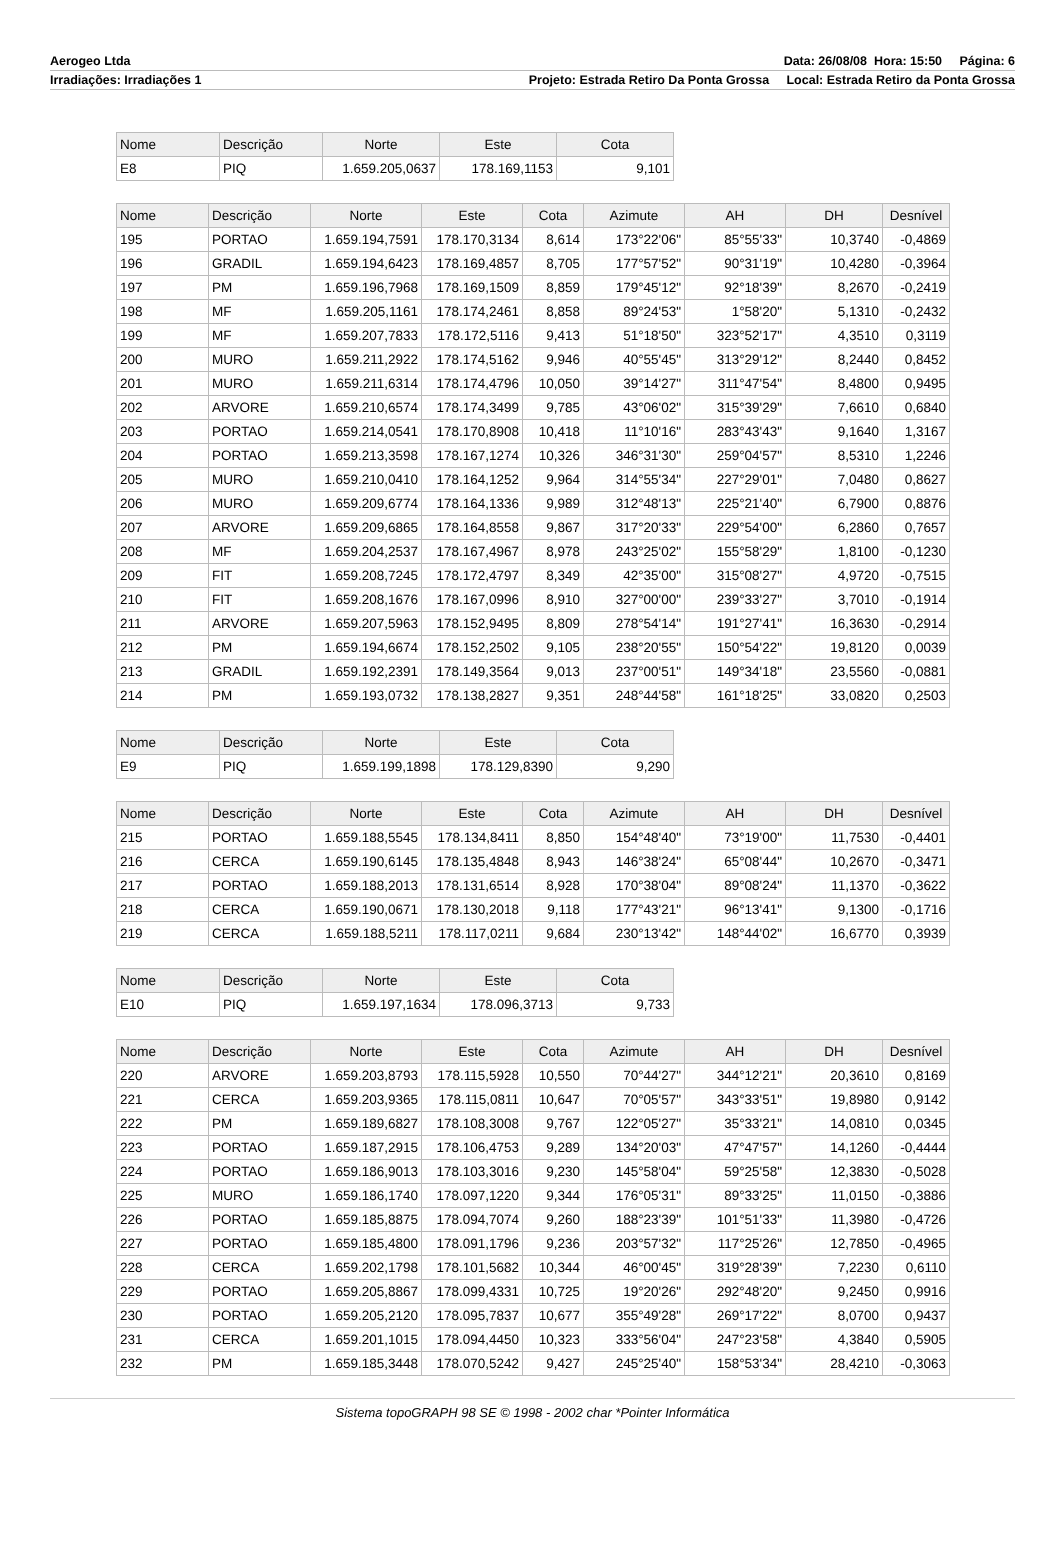Aerogeo Ltda Data: 26/08/08 Hora: 15:50 Página: 6
Irradiações: Irradiações 1 Projeto: Estrada Retiro Da Ponta Grossa Local: Estrada Retiro da Ponta Grossa
| Nome | Descrição | Norte | Este | Cota |
| --- | --- | --- | --- | --- |
| E8 | PIQ | 1.659.205,0637 | 178.169,1153 | 9,101 |
| Nome | Descrição | Norte | Este | Cota | Azimute | AH | DH | Desnível |
| --- | --- | --- | --- | --- | --- | --- | --- | --- |
| 195 | PORTAO | 1.659.194,7591 | 178.170,3134 | 8,614 | 173°22'06" | 85°55'33" | 10,3740 | -0,4869 |
| 196 | GRADIL | 1.659.194,6423 | 178.169,4857 | 8,705 | 177°57'52" | 90°31'19" | 10,4280 | -0,3964 |
| 197 | PM | 1.659.196,7968 | 178.169,1509 | 8,859 | 179°45'12" | 92°18'39" | 8,2670 | -0,2419 |
| 198 | MF | 1.659.205,1161 | 178.174,2461 | 8,858 | 89°24'53" | 1°58'20" | 5,1310 | -0,2432 |
| 199 | MF | 1.659.207,7833 | 178.172,5116 | 9,413 | 51°18'50" | 323°52'17" | 4,3510 | 0,3119 |
| 200 | MURO | 1.659.211,2922 | 178.174,5162 | 9,946 | 40°55'45" | 313°29'12" | 8,2440 | 0,8452 |
| 201 | MURO | 1.659.211,6314 | 178.174,4796 | 10,050 | 39°14'27" | 311°47'54" | 8,4800 | 0,9495 |
| 202 | ARVORE | 1.659.210,6574 | 178.174,3499 | 9,785 | 43°06'02" | 315°39'29" | 7,6610 | 0,6840 |
| 203 | PORTAO | 1.659.214,0541 | 178.170,8908 | 10,418 | 11°10'16" | 283°43'43" | 9,1640 | 1,3167 |
| 204 | PORTAO | 1.659.213,3598 | 178.167,1274 | 10,326 | 346°31'30" | 259°04'57" | 8,5310 | 1,2246 |
| 205 | MURO | 1.659.210,0410 | 178.164,1252 | 9,964 | 314°55'34" | 227°29'01" | 7,0480 | 0,8627 |
| 206 | MURO | 1.659.209,6774 | 178.164,1336 | 9,989 | 312°48'13" | 225°21'40" | 6,7900 | 0,8876 |
| 207 | ARVORE | 1.659.209,6865 | 178.164,8558 | 9,867 | 317°20'33" | 229°54'00" | 6,2860 | 0,7657 |
| 208 | MF | 1.659.204,2537 | 178.167,4967 | 8,978 | 243°25'02" | 155°58'29" | 1,8100 | -0,1230 |
| 209 | FIT | 1.659.208,7245 | 178.172,4797 | 8,349 | 42°35'00" | 315°08'27" | 4,9720 | -0,7515 |
| 210 | FIT | 1.659.208,1676 | 178.167,0996 | 8,910 | 327°00'00" | 239°33'27" | 3,7010 | -0,1914 |
| 211 | ARVORE | 1.659.207,5963 | 178.152,9495 | 8,809 | 278°54'14" | 191°27'41" | 16,3630 | -0,2914 |
| 212 | PM | 1.659.194,6674 | 178.152,2502 | 9,105 | 238°20'55" | 150°54'22" | 19,8120 | 0,0039 |
| 213 | GRADIL | 1.659.192,2391 | 178.149,3564 | 9,013 | 237°00'51" | 149°34'18" | 23,5560 | -0,0881 |
| 214 | PM | 1.659.193,0732 | 178.138,2827 | 9,351 | 248°44'58" | 161°18'25" | 33,0820 | 0,2503 |
| Nome | Descrição | Norte | Este | Cota |
| --- | --- | --- | --- | --- |
| E9 | PIQ | 1.659.199,1898 | 178.129,8390 | 9,290 |
| Nome | Descrição | Norte | Este | Cota | Azimute | AH | DH | Desnível |
| --- | --- | --- | --- | --- | --- | --- | --- | --- |
| 215 | PORTAO | 1.659.188,5545 | 178.134,8411 | 8,850 | 154°48'40" | 73°19'00" | 11,7530 | -0,4401 |
| 216 | CERCA | 1.659.190,6145 | 178.135,4848 | 8,943 | 146°38'24" | 65°08'44" | 10,2670 | -0,3471 |
| 217 | PORTAO | 1.659.188,2013 | 178.131,6514 | 8,928 | 170°38'04" | 89°08'24" | 11,1370 | -0,3622 |
| 218 | CERCA | 1.659.190,0671 | 178.130,2018 | 9,118 | 177°43'21" | 96°13'41" | 9,1300 | -0,1716 |
| 219 | CERCA | 1.659.188,5211 | 178.117,0211 | 9,684 | 230°13'42" | 148°44'02" | 16,6770 | 0,3939 |
| Nome | Descrição | Norte | Este | Cota |
| --- | --- | --- | --- | --- |
| E10 | PIQ | 1.659.197,1634 | 178.096,3713 | 9,733 |
| Nome | Descrição | Norte | Este | Cota | Azimute | AH | DH | Desnível |
| --- | --- | --- | --- | --- | --- | --- | --- | --- |
| 220 | ARVORE | 1.659.203,8793 | 178.115,5928 | 10,550 | 70°44'27" | 344°12'21" | 20,3610 | 0,8169 |
| 221 | CERCA | 1.659.203,9365 | 178.115,0811 | 10,647 | 70°05'57" | 343°33'51" | 19,8980 | 0,9142 |
| 222 | PM | 1.659.189,6827 | 178.108,3008 | 9,767 | 122°05'27" | 35°33'21" | 14,0810 | 0,0345 |
| 223 | PORTAO | 1.659.187,2915 | 178.106,4753 | 9,289 | 134°20'03" | 47°47'57" | 14,1260 | -0,4444 |
| 224 | PORTAO | 1.659.186,9013 | 178.103,3016 | 9,230 | 145°58'04" | 59°25'58" | 12,3830 | -0,5028 |
| 225 | MURO | 1.659.186,1740 | 178.097,1220 | 9,344 | 176°05'31" | 89°33'25" | 11,0150 | -0,3886 |
| 226 | PORTAO | 1.659.185,8875 | 178.094,7074 | 9,260 | 188°23'39" | 101°51'33" | 11,3980 | -0,4726 |
| 227 | PORTAO | 1.659.185,4800 | 178.091,1796 | 9,236 | 203°57'32" | 117°25'26" | 12,7850 | -0,4965 |
| 228 | CERCA | 1.659.202,1798 | 178.101,5682 | 10,344 | 46°00'45" | 319°28'39" | 7,2230 | 0,6110 |
| 229 | PORTAO | 1.659.205,8867 | 178.099,4331 | 10,725 | 19°20'26" | 292°48'20" | 9,2450 | 0,9916 |
| 230 | PORTAO | 1.659.205,2120 | 178.095,7837 | 10,677 | 355°49'28" | 269°17'22" | 8,0700 | 0,9437 |
| 231 | CERCA | 1.659.201,1015 | 178.094,4450 | 10,323 | 333°56'04" | 247°23'58" | 4,3840 | 0,5905 |
| 232 | PM | 1.659.185,3448 | 178.070,5242 | 9,427 | 245°25'40" | 158°53'34" | 28,4210 | -0,3063 |
Sistema topoGRAPH 98 SE © 1998 - 2002 char *Pointer Informática